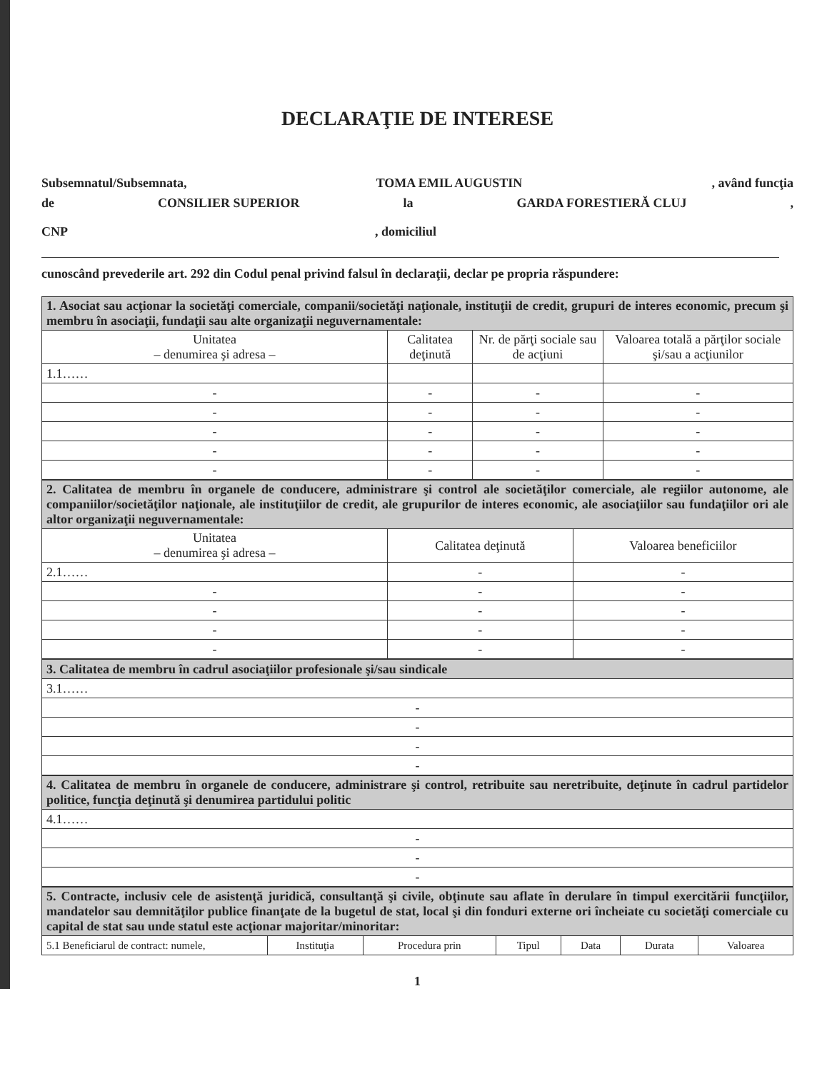DECLARAŢIE DE INTERESE
Subsemnatul/Subsemnata, TOMA EMIL AUGUSTIN, având funcţia
de CONSILIER SUPERIOR la GARDA FORESTIERĂ CLUJ,
CNP, domiciliul
cunoscând prevederile art. 292 din Codul penal privind falsul în declaraţii, declar pe propria răspundere:
| 1. Asociat sau acţionar la societăţi comerciale, companii/societăţi naţionale, instituţii de credit, grupuri de interes economic, precum şi membru în asociaţii, fundaţii sau alte organizaţii neguvernamentale: | | | |
| Unitatea – denumirea şi adresa – | Calitatea deţinută | Nr. de părţi sociale sau de acţiuni | Valoarea totală a părţilor sociale şi/sau a acţiunilor |
| 1.1…… | | | |
| - | - | - | - |
| - | - | - | - |
| - | - | - | - |
| - | - | - | - |
| - | - | - | - |
| 2. Calitatea de membru în organele de conducere, administrare şi control ale societăţilor comerciale, ale regiilor autonome, ale companiilor/societăţilor naţionale, ale instituţiilor de credit, ale grupurilor de interes economic, ale asociaţiilor sau fundaţiilor ori ale altor organizaţii neguvernamentale: | | |
| Unitatea – denumirea şi adresa – | Calitatea deţinută | Valoarea beneficiilor |
| 2.1…… | - | - |
| - | - | - |
| - | - | - |
| - | - | - |
| - | - | - |
| 3. Calitatea de membru în cadrul asociaţiilor profesionale şi/sau sindicale |
| 3.1…… |
| - |
| - |
| - |
| - |
| 4. Calitatea de membru în organele de conducere, administrare şi control, retribuite sau neretribuite, deţinute în cadrul partidelor politice, funcţia deţinută şi denumirea partidului politic |
| 4.1…… |
| - |
| - |
| - |
| 5. Contracte, inclusiv cele de asistenţă juridică, consultanţă şi civile, obţinute sau aflate în derulare în timpul exercitării funcţiilor, mandatelor sau demnităţilor publice finanţate de la bugetul de stat, local şi din fonduri externe ori încheiate cu societăţi comerciale cu capital de stat sau unde statul este acţionar majoritar/minoritar: | | | | | | |
| 5.1 Beneficiarul de contract: numele, | Instituţia | Procedura prin | Tipul | Data | Durata | Valoarea |
1